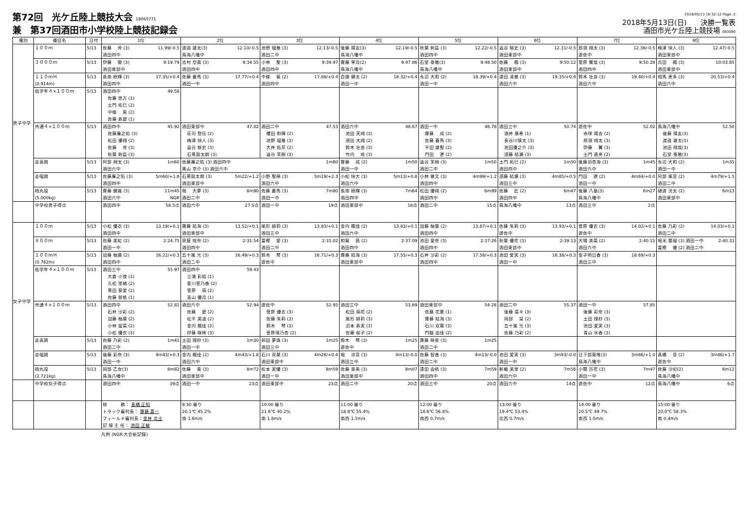第72回　光ケ丘陸上競技大会 18060771
兼　第37回酒田市小学校陸上競技記録会
2018/05/13 16:32:12 Page: 2
2018年5月13日(日)　　決勝一覧表
酒田市光ケ丘陸上競技場 063090
| 種別 | 種目名 | 日付 | 1位 | 2位 | 3位 | 4位 | 5位 | 6位 | 7位 | 8位 |
| --- | --- | --- | --- | --- | --- | --- | --- | --- | --- | --- |
| 男子中学 | １００ｍ | 5/13 | 佐藤 秀 (3) 11.99/-0.5 酒田四中 | 渡邉 雄太(3) 12.10/-0.5 鳥海八幡中 | 池野 瑠雅 (3) 12.13/-0.5 酒田二中 | 後藤 陽友(3) 12.19/-0.5 鳥海八幡中 | 秋葉 剣臣 (3) 12.22/-0.5 酒田四中 | 澁谷 郁史 (3) 12.31/-0.5 酒田東部中 | 那須 翔太 (3) 12.36/-0.5 遊佐中 | 梅津 快人 (3) 12.47/-0.5 酒田東部中 |
| | ３０００ｍ | 5/13 | 伊藤 徹 (3) 9:19.79 酒田東部中 | 吉村 空眞 (3) 9:34.55 酒田四中 | 小林 聖 (3) 9:39.97 酒田四中 | 齋藤 寧月(2) 9:47.86 鳥海八幡中 | 石堂 泰雅(3) 9:48.50 鳥海八幡中 | 佐藤 楓 (3) 9:50.12 酒田東部中 | 菅原 賢哉 (3) 9:50.28 酒田四中 | 兵田 楓 (3) 10:03.85 酒田東部中 |
| | １１０ｍＨ (0.914m) | 5/13 | 長南 樹輝 (3) 17.35/+0.4 酒田四中 | 佐藤 蒼馬 (3) 17.77/+0.4 酒田一中 | 中條 葵 (2) 17.88/+0.4 酒田四中 | 白旗 健太 (2) 18.32/+0.4 酒田一中 | 永沼 大和 (2) 18.39/+0.4 酒田一中 | 遠田 凌雅 (3) 19.35/+0.4 酒田六中 | 鈴木 壮良 (3) 19.40/+0.4 酒田六中 | 相馬 恵多 (3) 20.53/+0.4 酒田六中 |
| | 低学年４×１００ｍ | 5/13 | 酒田四中 49.58 佐藤 悠万 (1) 土門 拓巳 (2) 中條 葵 (2) 佐藤 寿碧 (1) | | | | | | | |
| | 共通４×１００ｍ | 5/13 | 酒田四中 45.92 佐藤廉之佑 (3) 松田 優翔 (2) 佐藤 秀 (3) 秋葉 剣臣 (3) | 酒田東部中 47.02 荘司 登伍 (2) 梅津 快人 (3) 澁谷 郁史 (3) 石黒鼓太朗 (3) | 酒田二中 47.53 櫻田 和輝 (2) 池野 瑠雅 (3) 大井 佑芽 (2) 澁谷 茉樹 (3) | 酒田六中 48.67 池田 天翔 (3) 須田 大翔 (2) 鈴木 壮良 (3) 竹内 琉 (3) | 酒田一中 48.78 齋藤 成 (2) 佐藤 蒼馬 (3) 平田 雄聖 (2) 門田 遼 (2) | 酒田三中 50.74 酒井 康希 (1) 長谷川慎太 (3) 池田優之介 (3) 須藤 結瀬 (3) | 遊佐中 52.02 赤塚 陽吉 (2) 那須 翔太 (3) 伊藤 翼 (3) 土門 直央 (2) | 鳥海八幡中 52.50 後藤 陽友(3) 渡邉 雄太(3) 池田 翔哉(3) 石堂 泰雅(3) |
| | 走高跳 | 5/13 | 阿部 翔太 (3) 1m60 酒田六中 | 佐藤廉之佑 (3) 酒田四中 1m60 奥山 京介 (3) 酒田六中 | | 齋藤 成 (2) 1m50 酒田一中 | 澁谷 茉樹 (3) 1m50 酒田二中 | 土門 拓巳 (2) 1m50 酒田四中 | 後藤羽杏海 (3) 1m45 酒田六中 | 永沼 大和 (2) 1m35 酒田一中 |
| | 走幅跳 | 5/13 | 佐藤廉之佑 (3) 5m60/+1.8 酒田四中 | 石黒鼓太朗 (3) 5m22/+1.2 酒田東部中 | 小野 聖稀 (3) 5m19/+2.3 酒田六中 | 小松 快大 (3) 5m13/+0.8 酒田六中 | 小林 雅文 (3) 4m99/+1.2 酒田四中 | 須藤 結瀬 (3) 4m85/+0.5 酒田三中 | 門田 遼 (2) 4m84/+0.0 酒田一中 | 阿部 風音 (2) 4m79/+1.5 酒田二中 |
| | 砲丸投 (5.000kg) | 5/13 | 齋藤 健胤 (3) 11m45 酒田六中 NGR | 堀 大夢 (3) 8m90 酒田二中 | 佐藤 蒼馬 (3) 7m80 酒田一中 | 長南 樹輝 (3) 7m64 酒田四中 | 松田 優翔 (2) 6m99 酒田四中 | 佐藤 匠 (2) 6m47 酒田四中 | 後藤 八基(3) 6m27 鳥海八幡中 | 樋渡 洸太 (2) 6m13 酒田東部中 |
| | 中学校男子得点 | | 酒田四中 58.5点 | 酒田六中 27.5点 | 酒田一中 19点 | 酒田東部中 18点 | 酒田二中 15点 | 鳥海八幡中 13点 | 酒田三中 2点 | |
| 女子中学 | １００ｍ | 5/13 | 小松 優衣 (3) 13.19/+0.1 酒田四中 | 齋藤 結海 (3) 13.52/+0.1 酒田東部中 | 尾形 緋莉 (3) 13.83/+0.1 酒田三中 | 金内 楓佳 (2) 13.83/+0.1 酒田六中 | 加藤 柚葉 (2) 13.87/+0.1 酒田四中 | 佐藤 朱莉 (3) 13.93/+0.1 遊佐中 | 菅原 優衣 (3) 14.02/+0.1 遊佐中 | 佐藤 乃彩 (2) 14.03/+0.1 酒田二中 |
| | ８００ｍ | 5/13 | 佐藤 美紅 (2) 2:24.75 酒田一中 | 泉屋 琉奈 (2) 2:31.54 酒田四中 | 富樫 愛 (3) 2:33.02 酒田二中 | 和賀 茜 (2) 2:37.09 酒田四中 | 池田 愛奈 (3) 2:37.26 酒田四中 | 秋葉 優花 (3) 2:39.13 酒田東部中 | 大場 美菜 (2) 2:40.15 酒田六中 | 堀米 晏瑠 (3) 酒田一中 2:40.31 富樫 優 (2) 酒田二中 |
| | １００ｍＨ (0.762m) | 5/13 | 加藤 柚葉 (2) 16.22/+0.3 酒田四中 | 五十嵐 光 (3) 16.49/+0.3 酒田二中 | 鈴木 琴 (3) 16.71/+0.3 遊佐中 | 齋藤 結海 (3) 17.55/+0.3 酒田東部中 | 石井 沙彩 (2) 17.58/+0.3 酒田四中 | 池田 愛実 (3) 18.38/+0.3 酒田一中 | 金子明日香 (3) 18.69/+0.3 酒田三中 | |
| | 低学年４×１００ｍ | 5/13 | 酒田三中 55.97 大倉 小夜 (1) 久松 里緒 (2) 黒田 葵愛 (2) 佐藤 那依 (1) | 酒田四中 59.43 三浦 彩結 (1) 星川菅乃香 (2) 菅原 萌 (2) 高山 優月 (1) | | | | | | |
| | 共通４×１００ｍ | 5/13 | 酒田四中 52.81 石井 沙彩 (2) 加藤 柚葉 (2) 小林 留菜 (2) 小松 優衣 (3) | 酒田六中 52.94 佐藤 碧 (2) 松平 美波 (2) 金内 楓佳 (2) 伊藤 咲稀 (3) | 遊佐中 52.95 菅原 優衣 (3) 佐藤 朱莉 (3) 鈴木 琴 (3) 菅原璃乃杏 (2) | 酒田三中 53.69 松田 萌花 (2) 尾形 緋莉 (3) 沼本 寿実 (3) 佐藤 桜子 (2) | 酒田東部中 54.28 佐藤 花夏 (1) 齋藤 結海 (3) 石川 双葉 (3) 門脇 由佳 (2) | 酒田二中 55.37 後藤 菜々 (3) 岡部 栞 (2) 五十嵐 光 (3) 佐藤 乃彩 (2) | 酒田一中 57.85 後藤 彩奈 (3) 土田 理紗 (3) 池田 愛実 (3) 青山 水香 (3) | |
| | 走高跳 | 5/13 | 佐藤 乃彩 (2) 1m41 酒田二中 | 土田 理紗 (3) 1m30 酒田一中 | 前田 夢珠 (3) 1m25 酒田三中 | 鈴木 琴 (3) 1m25 遊佐中 | 齋藤 映亜 (3) 1m25 酒田二中 | | | |
| | 走幅跳 | 5/13 | 後藤 彩奈 (3) 4m43/+0.3 酒田一中 | 金内 楓佳 (2) 4m43/+1.8 酒田六中 | 石川 双葉 (3) 4m28/+0.4 酒田東部中 | 堀 涼音 (3) 4m13/-0.0 酒田三中 | 佐藤 智香 (3) 4m13/-0.0 酒田二中 | 池田 愛実 (3) 3m93/-0.0 酒田一中 | 日下部葵唯(3) 3m86/+1.0 鳥海八幡中 | 髙橋 音 (2) 3m86/+1.7 遊佐中 |
| | 砲丸投 (2.721kg) | 5/13 | 岡部 乙女(3) 8m82 鳥海八幡中 | 佐藤 葵 (3) 8m72 酒田東部中 | 松本 実優 (3) 8m59 酒田一中 | 佐藤 亜美 (3) 8m07 酒田東部中 | 遠田 由依 (3) 7m59 酒田四中 | 新楯 美里 (2) 7m56 酒田六中 | 小関 百花 (3) 7m47 酒田一中 | 佐藤 沙妃(2) 6m12 鳥海八幡中 |
| | 中学校女子得点 | | 酒田四中 39点 | 酒田一中 23点 | 酒田東部中 23点 | 酒田二中 20点 | 酒田三中 20点 | 酒田六中 14点 | 遊佐中 12点 | 鳥海八幡中 6点 |
| | | | 総 務： 髙橋 正知 トラック審判長： 齋藤 喜一 フィールド審判長： 金井 北士 記 録 主 任： 池田 正敏 | 9:30 曇り 20.1℃ 45.2% 南 1.6m/s | 10:00 曇り 21.6℃ 40.2% 南 1.8m/s | 11:00 曇り 18.8℃ 55.4% 南西 1.5m/s | 12:00 曇り 18.6℃ 56.8% 南西 0.7m/s | 13:00 曇り 19.4℃ 53.4% 北西 0.7m/s | 14:00 曇り 20.5℃ 49.7% 南西 1.0m/s | 15:00 曇り 20.0℃ 58.3% 南 0.4m/s |
凡例 (NGR:大会新記録)